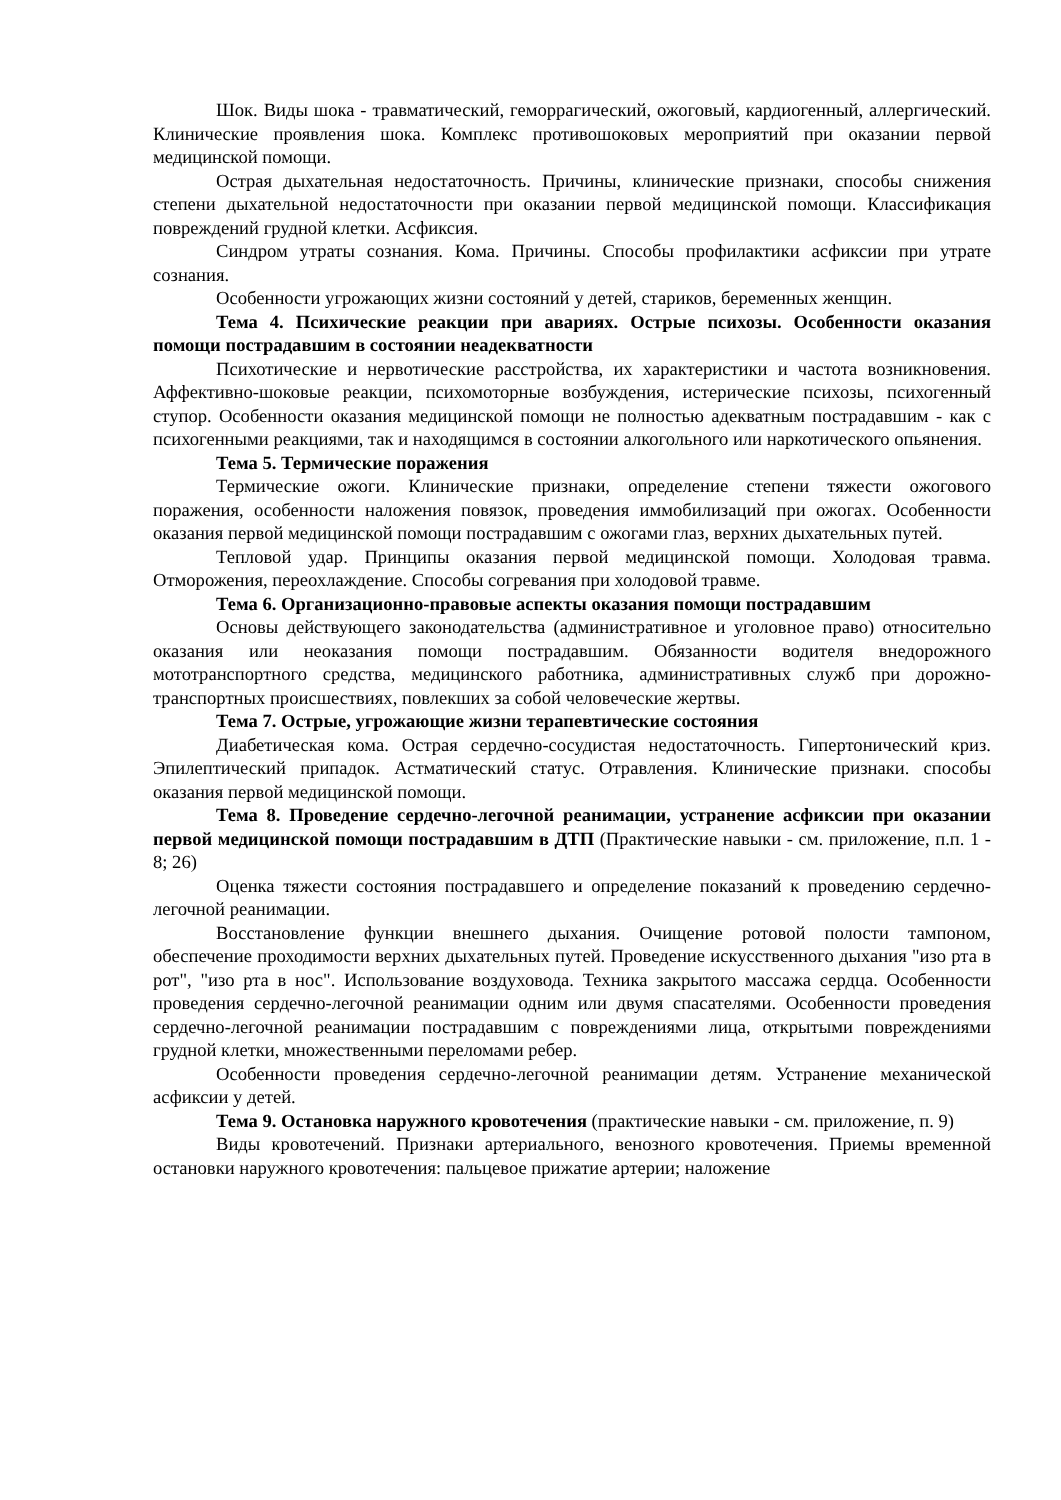Шок. Виды шока - травматический, геморрагический, ожоговый, кардиогенный, аллергический. Клинические проявления шока. Комплекс противошоковых мероприятий при оказании первой медицинской помощи.
Острая дыхательная недостаточность. Причины, клинические признаки, способы снижения степени дыхательной недостаточности при оказании первой медицинской помощи. Классификация повреждений грудной клетки. Асфиксия.
Синдром утраты сознания. Кома. Причины. Способы профилактики асфиксии при утрате сознания.
Особенности угрожающих жизни состояний у детей, стариков, беременных женщин.
Тема 4. Психические реакции при авариях. Острые психозы. Особенности оказания помощи пострадавшим в состоянии неадекватности
Психотические и нервотические расстройства, их характеристики и частота возникновения. Аффективно-шоковые реакции, психомоторные возбуждения, истерические психозы, психогенный ступор. Особенности оказания медицинской помощи не полностью адекватным пострадавшим - как с психогенными реакциями, так и находящимся в состоянии алкогольного или наркотического опьянения.
Тема 5. Термические поражения
Термические ожоги. Клинические признаки, определение степени тяжести ожогового поражения, особенности наложения повязок, проведения иммобилизаций при ожогах. Особенности оказания первой медицинской помощи пострадавшим с ожогами глаз, верхних дыхательных путей.
Тепловой удар. Принципы оказания первой медицинской помощи. Холодовая травма. Отморожения, переохлаждение. Способы согревания при холодовой травме.
Тема 6. Организационно-правовые аспекты оказания помощи пострадавшим
Основы действующего законодательства (административное и уголовное право) относительно оказания или неоказания помощи пострадавшим. Обязанности водителя внедорожного мототранспортного средства, медицинского работника, административных служб при дорожно-транспортных происшествиях, повлекших за собой человеческие жертвы.
Тема 7. Острые, угрожающие жизни терапевтические состояния
Диабетическая кома. Острая сердечно-сосудистая недостаточность. Гипертонический криз. Эпилептический припадок. Астматический статус. Отравления. Клинические признаки. способы оказания первой медицинской помощи.
Тема 8. Проведение сердечно-легочной реанимации, устранение асфиксии при оказании первой медицинской помощи пострадавшим в ДТП (Практические навыки - см. приложение, п.п. 1 - 8; 26)
Оценка тяжести состояния пострадавшего и определение показаний к проведению сердечно-легочной реанимации.
Восстановление функции внешнего дыхания. Очищение ротовой полости тампоном, обеспечение проходимости верхних дыхательных путей. Проведение искусственного дыхания "изо рта в рот", "изо рта в нос". Использование воздуховода. Техника закрытого массажа сердца. Особенности проведения сердечно-легочной реанимации одним или двумя спасателями. Особенности проведения сердечно-легочной реанимации пострадавшим с повреждениями лица, открытыми повреждениями грудной клетки, множественными переломами ребер.
Особенности проведения сердечно-легочной реанимации детям. Устранение механической асфиксии у детей.
Тема 9. Остановка наружного кровотечения (практические навыки - см. приложение, п. 9)
Виды кровотечений. Признаки артериального, венозного кровотечения. Приемы временной остановки наружного кровотечения: пальцевое прижатие артерии; наложение